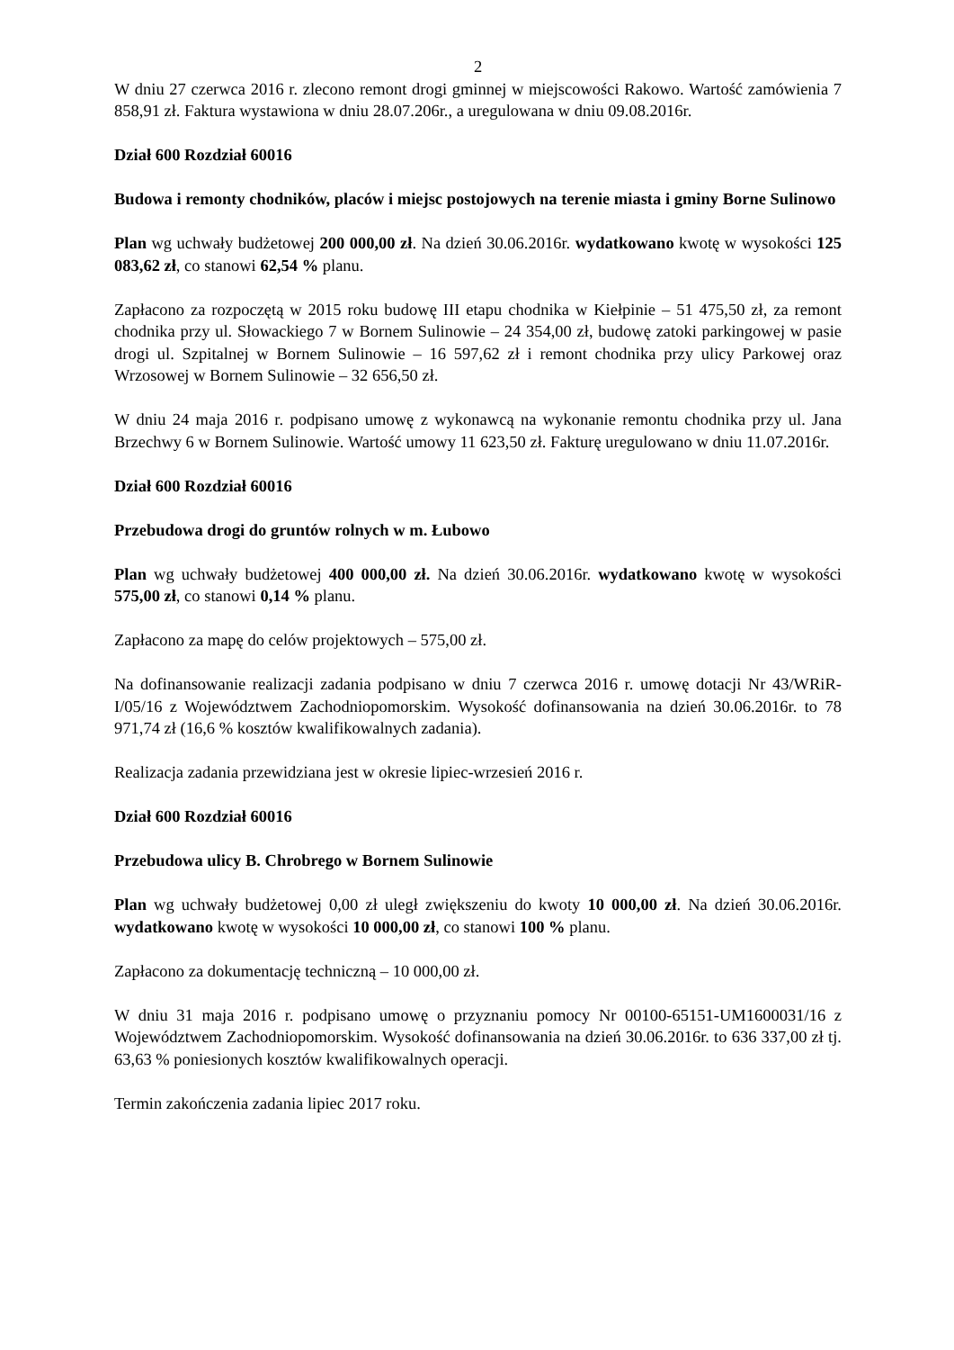2
W dniu 27 czerwca 2016 r. zlecono remont drogi gminnej w miejscowości Rakowo. Wartość zamówienia 7 858,91 zł. Faktura wystawiona w dniu 28.07.206r., a uregulowana w dniu 09.08.2016r.
Dział 600 Rozdział 60016
Budowa i remonty chodników, placów i miejsc postojowych na terenie miasta i gminy Borne Sulinowo
Plan wg uchwały budżetowej 200 000,00 zł. Na dzień 30.06.2016r. wydatkowano kwotę w wysokości 125 083,62 zł, co stanowi 62,54 % planu.
Zapłacono za rozpoczętą w 2015 roku budowę III etapu chodnika w Kiełpinie – 51 475,50 zł, za remont chodnika przy ul. Słowackiego 7 w Bornem Sulinowie – 24 354,00 zł, budowę zatoki parkingowej w pasie drogi ul. Szpitalnej w Bornem Sulinowie – 16 597,62 zł i remont chodnika przy ulicy Parkowej oraz Wrzosowej w Bornem Sulinowie – 32 656,50 zł.
W dniu 24 maja 2016 r. podpisano umowę z wykonawcą na wykonanie remontu chodnika przy ul. Jana Brzechwy 6 w Bornem Sulinowie. Wartość umowy 11 623,50 zł. Fakturę uregulowano w dniu 11.07.2016r.
Dział 600 Rozdział 60016
Przebudowa drogi do gruntów rolnych w m. Łubowo
Plan wg uchwały budżetowej 400 000,00 zł. Na dzień 30.06.2016r. wydatkowano kwotę w wysokości 575,00 zł, co stanowi 0,14 % planu.
Zapłacono za mapę do celów projektowych – 575,00 zł.
Na dofinansowanie realizacji zadania podpisano w dniu 7 czerwca 2016 r. umowę dotacji Nr 43/WRiR-I/05/16 z Województwem Zachodniopomorskim. Wysokość dofinansowania na dzień 30.06.2016r. to 78 971,74 zł (16,6 % kosztów kwalifikowalnych zadania).
Realizacja zadania przewidziana jest w okresie lipiec-wrzesień 2016 r.
Dział 600 Rozdział 60016
Przebudowa ulicy B. Chrobrego w Bornem Sulinowie
Plan wg uchwały budżetowej 0,00 zł uległ zwiększeniu do kwoty 10 000,00 zł. Na dzień 30.06.2016r. wydatkowano kwotę w wysokości 10 000,00 zł, co stanowi 100 % planu.
Zapłacono za dokumentację techniczną – 10 000,00 zł.
W dniu 31 maja 2016 r. podpisano umowę o przyznaniu pomocy Nr 00100-65151-UM1600031/16 z Województwem Zachodniopomorskim. Wysokość dofinansowania na dzień 30.06.2016r. to 636 337,00 zł tj. 63,63 % poniesionych kosztów kwalifikowalnych operacji.
Termin zakończenia zadania lipiec 2017 roku.